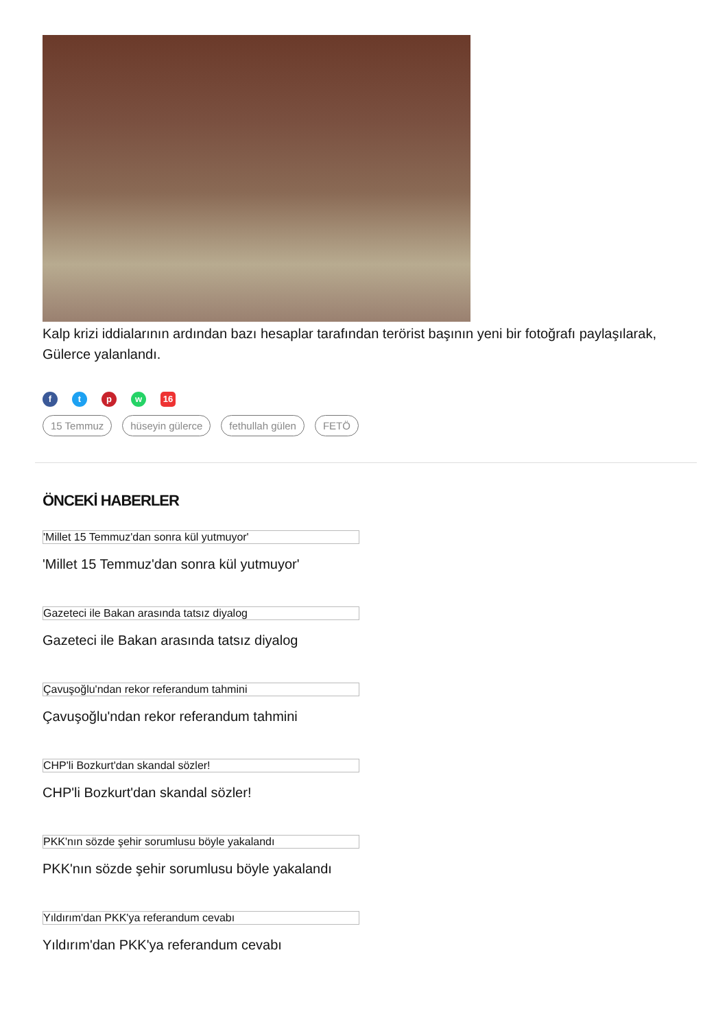Kalp krizi iddialarının ardından bazı hesaplar tarafından terörist başının yeni bir fotoğrafı paylaşılarak, Gülerce yalanlandı.
f t p w 16
15 Temmuz hüseyin gülerce fethullah gülen FETÖ
ÖNCEKİ HABERLER
'Millet 15 Temmuz'dan sonra kül yutmuyor'
'Millet 15 Temmuz'dan sonra kül yutmuyor'
Gazeteci ile Bakan arasında tatsız diyalog
Gazeteci ile Bakan arasında tatsız diyalog
Çavuşoğlu'ndan rekor referandum tahmini
Çavuşoğlu'ndan rekor referandum tahmini
CHP'li Bozkurt'dan skandal sözler!
CHP'li Bozkurt'dan skandal sözler!
PKK'nın sözde şehir sorumlusu böyle yakalandı
PKK'nın sözde şehir sorumlusu böyle yakalandı
Yıldırım'dan PKK'ya referandum cevabı
Yıldırım'dan PKK'ya referandum cevabı